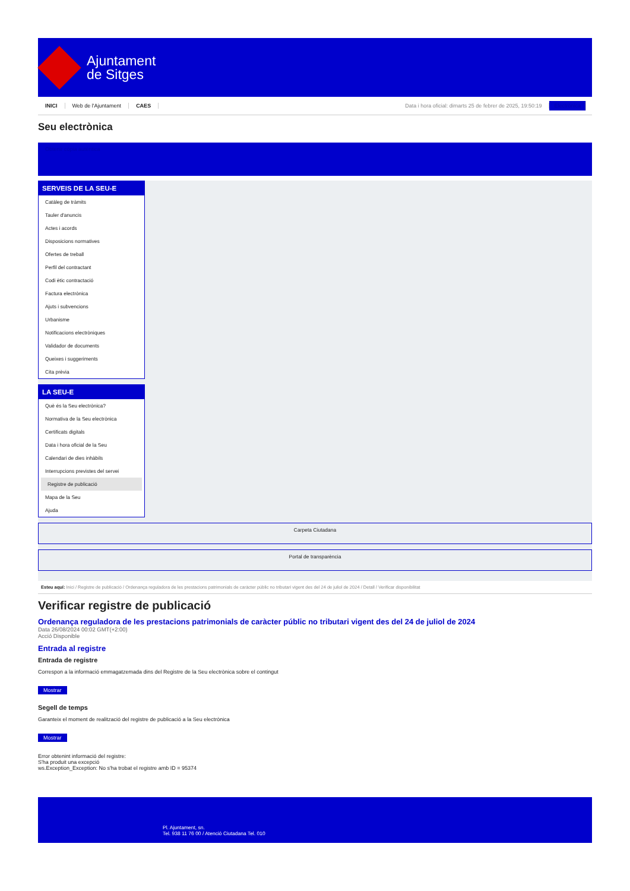Ajuntament
de Sitges
INICI Web de l'Ajuntament CAES
Data i hora oficial: dimarts 25 de febrer de 2025, 19:50:19 Electrònica
Seu electrònica
Obtenir còpia autèntica
SERVEIS DE LA SEU-E
Catàleg de tràmits
Tauler d'anuncis
Actes i acords
Disposicions normatives
Ofertes de treball
Perfil del contractant
Codi ètic contractació
Factura electrònica
Ajuts i subvencions
Urbanisme
Notificacions electròniques
Validador de documents
Queixes i suggeriments
Cita prèvia
LA SEU-E
Què és la Seu electrònica?
Normativa de la Seu electrònica
Certificats digitals
Data i hora oficial de la Seu
Calendari de dies inhàbils
Interrupcions previstes del servei
Registre de publicació
Mapa de la Seu
Ajuda
Carpeta Ciutadana
Portal de transparència
Esteu aquí: Inici / Registre de publicació / Ordenança reguladora de les prestacions patrimonials de caràcter públic no tributari vigent des del 24 de juliol de 2024 / Detall / Verificar disponibilitat
Verificar registre de publicació
Ordenança reguladora de les prestacions patrimonials de caràcter públic no tributari vigent des del 24 de juliol de 2024
Data 26/08/2024 00:02 GMT(+2:00)
Acció Disponible
Entrada al registre
Entrada de registre
Correspon a la informació emmagatzemada dins del Registre de la Seu electrònica sobre el contingut
Mostrar
Segell de temps
Garanteix el moment de realització del registre de publicació a la Seu electrònica
Mostrar
Error obtenint informació del registre:
S'ha produit una excepció
ws.Exception_Exception: No s'ha trobat el registre amb ID = 95374
Pl. Ajuntament, sn.
Tel. 938 11 76 00 / Atenció Ciutadana Tel. 010